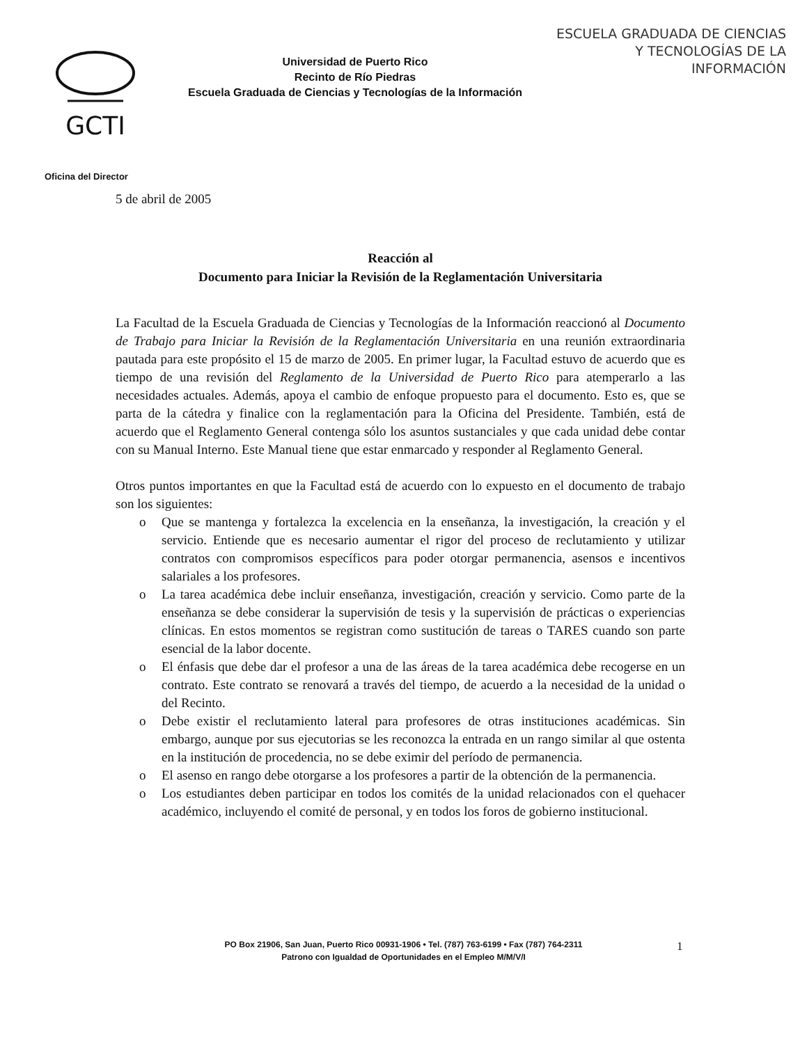ESCUELA GRADUADA DE CIENCIAS
Y TECNOLOGÍAS DE LA
INFORMACIÓN
GCTI
Universidad de Puerto Rico
Recinto de Río Piedras
Escuela Graduada de Ciencias y Tecnologías de la Información
Oficina del Director
5 de abril de 2005
Reacción al
Documento para Iniciar la Revisión de la Reglamentación Universitaria
La Facultad de la Escuela Graduada de Ciencias y Tecnologías de la Información reaccionó al Documento de Trabajo para Iniciar la Revisión de la Reglamentación Universitaria en una reunión extraordinaria pautada para este propósito el 15 de marzo de 2005. En primer lugar, la Facultad estuvo de acuerdo que es tiempo de una revisión del Reglamento de la Universidad de Puerto Rico para atemperarlo a las necesidades actuales. Además, apoya el cambio de enfoque propuesto para el documento. Esto es, que se parta de la cátedra y finalice con la reglamentación para la Oficina del Presidente. También, está de acuerdo que el Reglamento General contenga sólo los asuntos sustanciales y que cada unidad debe contar con su Manual Interno. Este Manual tiene que estar enmarcado y responder al Reglamento General.
Otros puntos importantes en que la Facultad está de acuerdo con lo expuesto en el documento de trabajo son los siguientes:
o Que se mantenga y fortalezca la excelencia en la enseñanza, la investigación, la creación y el servicio. Entiende que es necesario aumentar el rigor del proceso de reclutamiento y utilizar contratos con compromisos específicos para poder otorgar permanencia, asensos e incentivos salariales a los profesores.
o La tarea académica debe incluir enseñanza, investigación, creación y servicio. Como parte de la enseñanza se debe considerar la supervisión de tesis y la supervisión de prácticas o experiencias clínicas. En estos momentos se registran como sustitución de tareas o TARES cuando son parte esencial de la labor docente.
o El énfasis que debe dar el profesor a una de las áreas de la tarea académica debe recogerse en un contrato. Este contrato se renovará a través del tiempo, de acuerdo a la necesidad de la unidad o del Recinto.
o Debe existir el reclutamiento lateral para profesores de otras instituciones académicas. Sin embargo, aunque por sus ejecutorias se les reconozca la entrada en un rango similar al que ostenta en la institución de procedencia, no se debe eximir del período de permanencia.
o El asenso en rango debe otorgarse a los profesores a partir de la obtención de la permanencia.
o Los estudiantes deben participar en todos los comités de la unidad relacionados con el quehacer académico, incluyendo el comité de personal, y en todos los foros de gobierno institucional.
PO Box 21906, San Juan, Puerto Rico 00931-1906 • Tel. (787) 763-6199 • Fax (787) 764-2311
Patrono con Igualdad de Oportunidades en el Empleo M/M/V/I
1